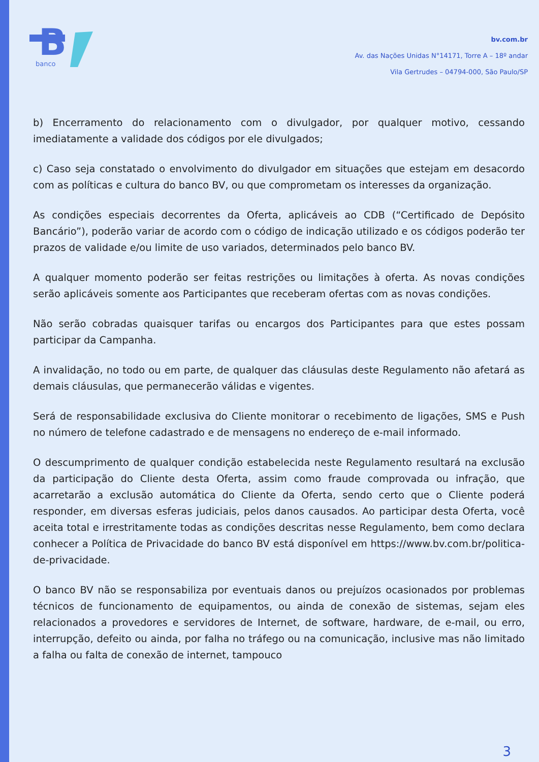B
banco
bv.com.br
Av. das Nações Unidas N°14171, Torre A – 18º andar
Vila Gertrudes – 04794-000, São Paulo/SP
b) Encerramento do relacionamento com o divulgador, por qualquer motivo, cessando imediatamente a validade dos códigos por ele divulgados;
c) Caso seja constatado o envolvimento do divulgador em situações que estejam em desacordo com as políticas e cultura do banco BV, ou que comprometam os interesses da organização.
As condições especiais decorrentes da Oferta, aplicáveis ao CDB (“Certificado de Depósito Bancário”), poderão variar de acordo com o código de indicação utilizado e os códigos poderão ter prazos de validade e/ou limite de uso variados, determinados pelo banco BV.
A qualquer momento poderão ser feitas restrições ou limitações à oferta. As novas condições serão aplicáveis somente aos Participantes que receberam ofertas com as novas condições.
Não serão cobradas quaisquer tarifas ou encargos dos Participantes para que estes possam participar da Campanha.
A invalidação, no todo ou em parte, de qualquer das cláusulas deste Regulamento não afetará as demais cláusulas, que permanecerão válidas e vigentes.
Será de responsabilidade exclusiva do Cliente monitorar o recebimento de ligações, SMS e Push no número de telefone cadastrado e de mensagens no endereço de e-mail informado.
O descumprimento de qualquer condição estabelecida neste Regulamento resultará na exclusão da participação do Cliente desta Oferta, assim como fraude comprovada ou infração, que acarretarão a exclusão automática do Cliente da Oferta, sendo certo que o Cliente poderá responder, em diversas esferas judiciais, pelos danos causados. Ao participar desta Oferta, você aceita total e irrestritamente todas as condições descritas nesse Regulamento, bem como declara conhecer a Política de Privacidade do banco BV está disponível em https://www.bv.com.br/politica-de-privacidade.
O banco BV não se responsabiliza por eventuais danos ou prejuízos ocasionados por problemas técnicos de funcionamento de equipamentos, ou ainda de conexão de sistemas, sejam eles relacionados a provedores e servidores de Internet, de software, hardware, de e-mail, ou erro, interrupção, defeito ou ainda, por falha no tráfego ou na comunicação, inclusive mas não limitado a falha ou falta de conexão de internet, tampouco
3